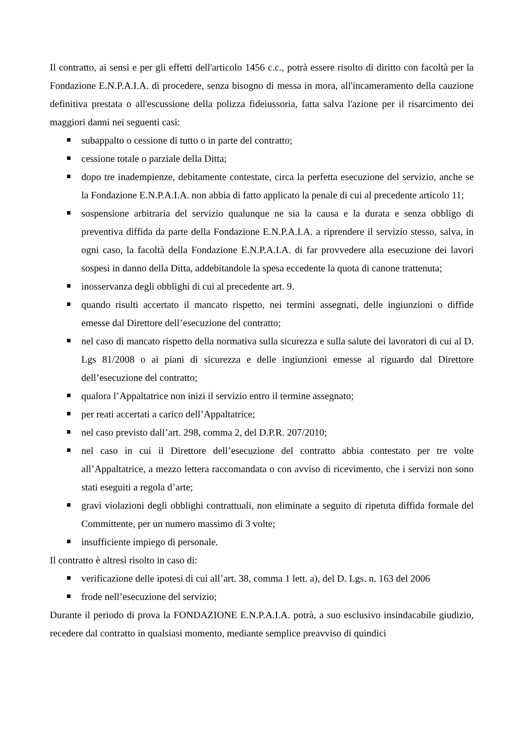Il contratto, ai sensi e per gli effetti dell'articolo 1456 c.c., potrà essere risolto di diritto con facoltà per la Fondazione E.N.P.A.I.A. di procedere, senza bisogno di messa in mora, all'incameramento della cauzione definitiva prestata o all'escussione della polizza fideiussoria, fatta salva l'azione per il risarcimento dei maggiori danni nei seguenti casi:
subappalto o cessione di tutto o in parte del contratto;
cessione totale o parziale della Ditta;
dopo tre inadempienze, debitamente contestate, circa la perfetta esecuzione del servizio, anche se la Fondazione E.N.P.A.I.A. non abbia di fatto applicato la penale di cui al precedente articolo 11;
sospensione arbitraria del servizio qualunque ne sia la causa e la durata e senza obbligo di preventiva diffida da parte della Fondazione E.N.P.A.I.A. a riprendere il servizio stesso, salva, in ogni caso, la facoltà della Fondazione E.N.P.A.I.A. di far provvedere alla esecuzione dei lavori sospesi in danno della Ditta, addebitandole la spesa eccedente la quota di canone trattenuta;
inosservanza degli obblighi di cui al precedente art. 9.
quando risulti accertato il mancato rispetto, nei termini assegnati, delle ingiunzioni o diffide emesse dal Direttore dell’esecuzione del contratto;
nel caso di mancato rispetto della normativa sulla sicurezza e sulla salute dei lavoratori di cui al D. Lgs 81/2008 o ai piani di sicurezza e delle ingiunzioni emesse al riguardo dal Direttore dell’esecuzione del contratto;
qualora l’Appaltatrice non inizi il servizio entro il termine assegnato;
per reati accertati a carico dell’Appaltatrice;
nel caso previsto dall’art. 298, comma 2, del D.P.R. 207/2010;
nel caso in cui il Direttore dell’esecuzione del contratto abbia contestato per tre volte all’Appaltatrice, a mezzo lettera raccomandata o con avviso di ricevimento, che i servizi non sono stati eseguiti a regola d’arte;
gravi violazioni degli obblighi contrattuali, non eliminate a seguito di ripetuta diffida formale del Committente, per un numero massimo di 3 volte;
insufficiente impiego di personale.
Il contratto è altresì risolto in caso di:
verificazione delle ipotesi di cui all’art. 38, comma 1 lett. a), del D. Lgs. n. 163 del 2006
frode nell’esecuzione del servizio;
Durante il periodo di prova la FONDAZIONE E.N.P.A.I.A. potrà, a suo esclusivo insindacabile giudizio, recedere dal contratto in qualsiasi momento, mediante semplice preavviso di quindici